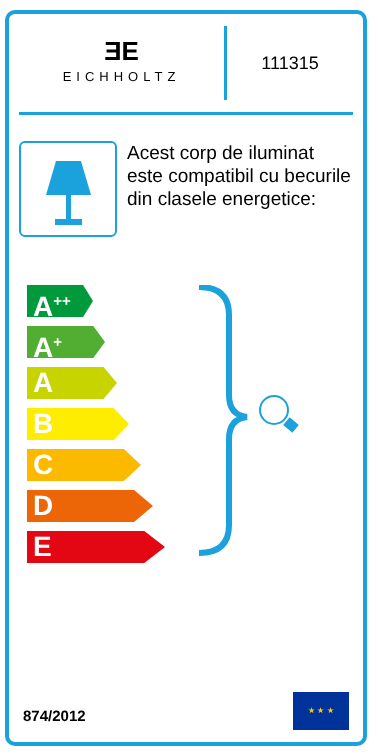ƎE
EICHHOLTZ
111315
Acest corp de iluminat este compatibil cu becurile din clasele energetice:
A<sup>++</sup>
A<sup>+</sup>
A
B
C
D
E
874/2012
★ ★ ★